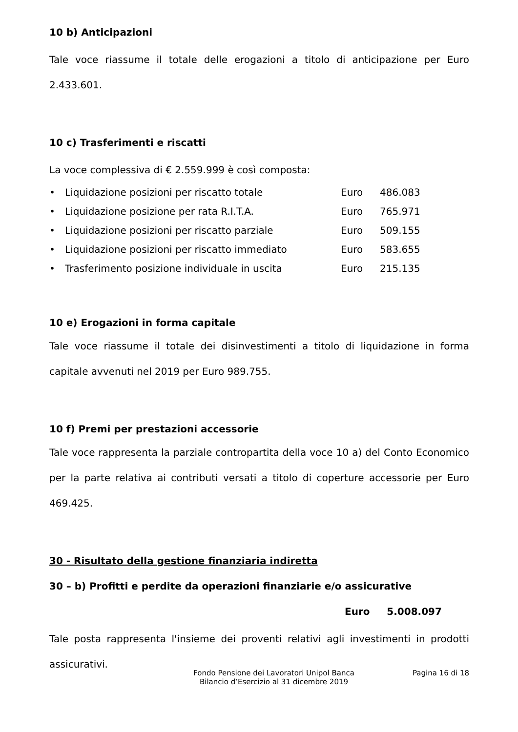10 b) Anticipazioni
Tale voce riassume il totale delle erogazioni a titolo di anticipazione per Euro 2.433.601.
10 c) Trasferimenti e riscatti
La voce complessiva di € 2.559.999 è così composta:
| • | Liquidazione posizioni per riscatto totale | Euro | 486.083 |
| • | Liquidazione posizione per rata R.I.T.A. | Euro | 765.971 |
| • | Liquidazione posizioni per riscatto parziale | Euro | 509.155 |
| • | Liquidazione posizioni per riscatto immediato | Euro | 583.655 |
| • | Trasferimento posizione individuale in uscita | Euro | 215.135 |
10 e) Erogazioni in forma capitale
Tale voce riassume il totale dei disinvestimenti a titolo di liquidazione in forma capitale avvenuti nel 2019 per Euro 989.755.
10 f) Premi per prestazioni accessorie
Tale voce rappresenta la parziale contropartita della voce 10 a) del Conto Economico per la parte relativa ai contributi versati a titolo di coperture accessorie per Euro 469.425.
30 - Risultato della gestione finanziaria indiretta
30 – b) Profitti e perdite da operazioni finanziarie e/o assicurative
Euro 5.008.097
Tale posta rappresenta l'insieme dei proventi relativi agli investimenti in prodotti assicurativi.
Fondo Pensione dei Lavoratori Unipol Banca
Bilancio d’Esercizio al 31 dicembre 2019
Pagina 16 di 18